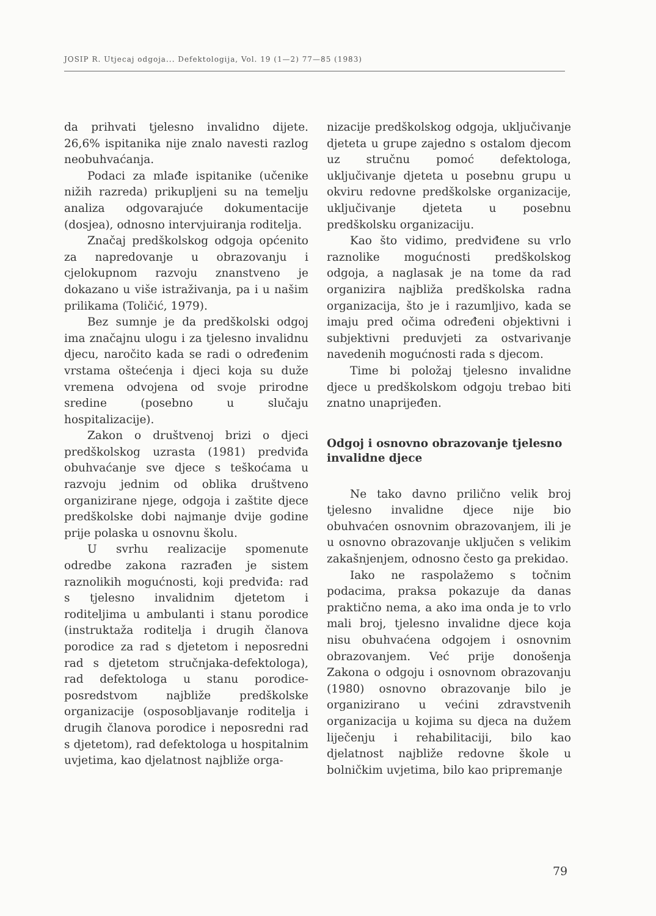JOSIP R. Utjecaj odgoja... Defektologija, Vol. 19 (1—2) 77—85 (1983)
da prihvati tjelesno invalidno dijete. 26,6% ispitanika nije znalo navesti razlog neobuhvaćanja.
Podaci za mlađe ispitanike (učenike nižih razreda) prikupljeni su na temelju analiza odgovarajuće dokumentacije (dosjea), odnosno intervjuiranja roditelja.
Značaj predškolskog odgoja općenito za napredovanje u obrazovanju i cjelokupnom razvoju znanstveno je dokazano u više istraživanja, pa i u našim prilikama (Toličić, 1979).
Bez sumnje je da predškolski odgoj ima značajnu ulogu i za tjelesno invalidnu djecu, naročito kada se radi o određenim vrstama oštećenja i djeci koja su duže vremena odvojena od svoje prirodne sredine (posebno u slučaju hospitalizacije).
Zakon o društvenoj brizi o djeci predškolskog uzrasta (1981) predviđa obuhvaćanje sve djece s teškoćama u razvoju jednim od oblika društveno organizirane njege, odgoja i zaštite djece predškolske dobi najmanje dvije godine prije polaska u osnovnu školu.
U svrhu realizacije spomenute odredbe zakona razrađen je sistem raznolikih mogućnosti, koji predviđa: rad s tjelesno invalidnim djetetom i roditeljima u ambulanti i stanu porodice (instruktaža roditelja i drugih članova porodice za rad s djetetom i neposredni rad s djetetom stručnjaka-defektologa), rad defektologa u stanu porodice-posredstvom najbliže predškolske organizacije (osposobljavanje roditelja i drugih članova porodice i neposredni rad s djetetom), rad defektologa u hospitalnim uvjetima, kao djelatnost najbliže orga-
nizacije predškolskog odgoja, uključivanje djeteta u grupe zajedno s ostalom djecom uz stručnu pomoć defektologa, uključivanje djeteta u posebnu grupu u okviru redovne predškolske organizacije, uključivanje djeteta u posebnu predškolsku organizaciju.
Kao što vidimo, predviđene su vrlo raznolike mogućnosti predškolskog odgoja, a naglasak je na tome da rad organizira najbliža predškolska radna organizacija, što je i razumljivo, kada se imaju pred očima određeni objektivni i subjektivni preduvjeti za ostvarivanje navedenih mogućnosti rada s djecom.
Time bi položaj tjelesno invalidne djece u predškolskom odgoju trebao biti znatno unaprijeđen.
Odgoj i osnovno obrazovanje tjelesno invalidne djece
Ne tako davno prilično velik broj tjelesno invalidne djece nije bio obuhvaćen osnovnim obrazovanjem, ili je u osnovno obrazovanje uključen s velikim zakašnjenjem, odnosno često ga prekidao.
Iako ne raspolažemo s točnim podacima, praksa pokazuje da danas praktično nema, a ako ima onda je to vrlo mali broj, tjelesno invalidne djece koja nisu obuhvaćena odgojem i osnovnim obrazovanjem. Već prije donošenja Zakona o odgoju i osnovnom obrazovanju (1980) osnovno obrazovanje bilo je organizirano u većini zdravstvenih organizacija u kojima su djeca na dužem liječenju i rehabilitaciji, bilo kao djelatnost najbliže redovne škole u bolničkim uvjetima, bilo kao pripremanje
79